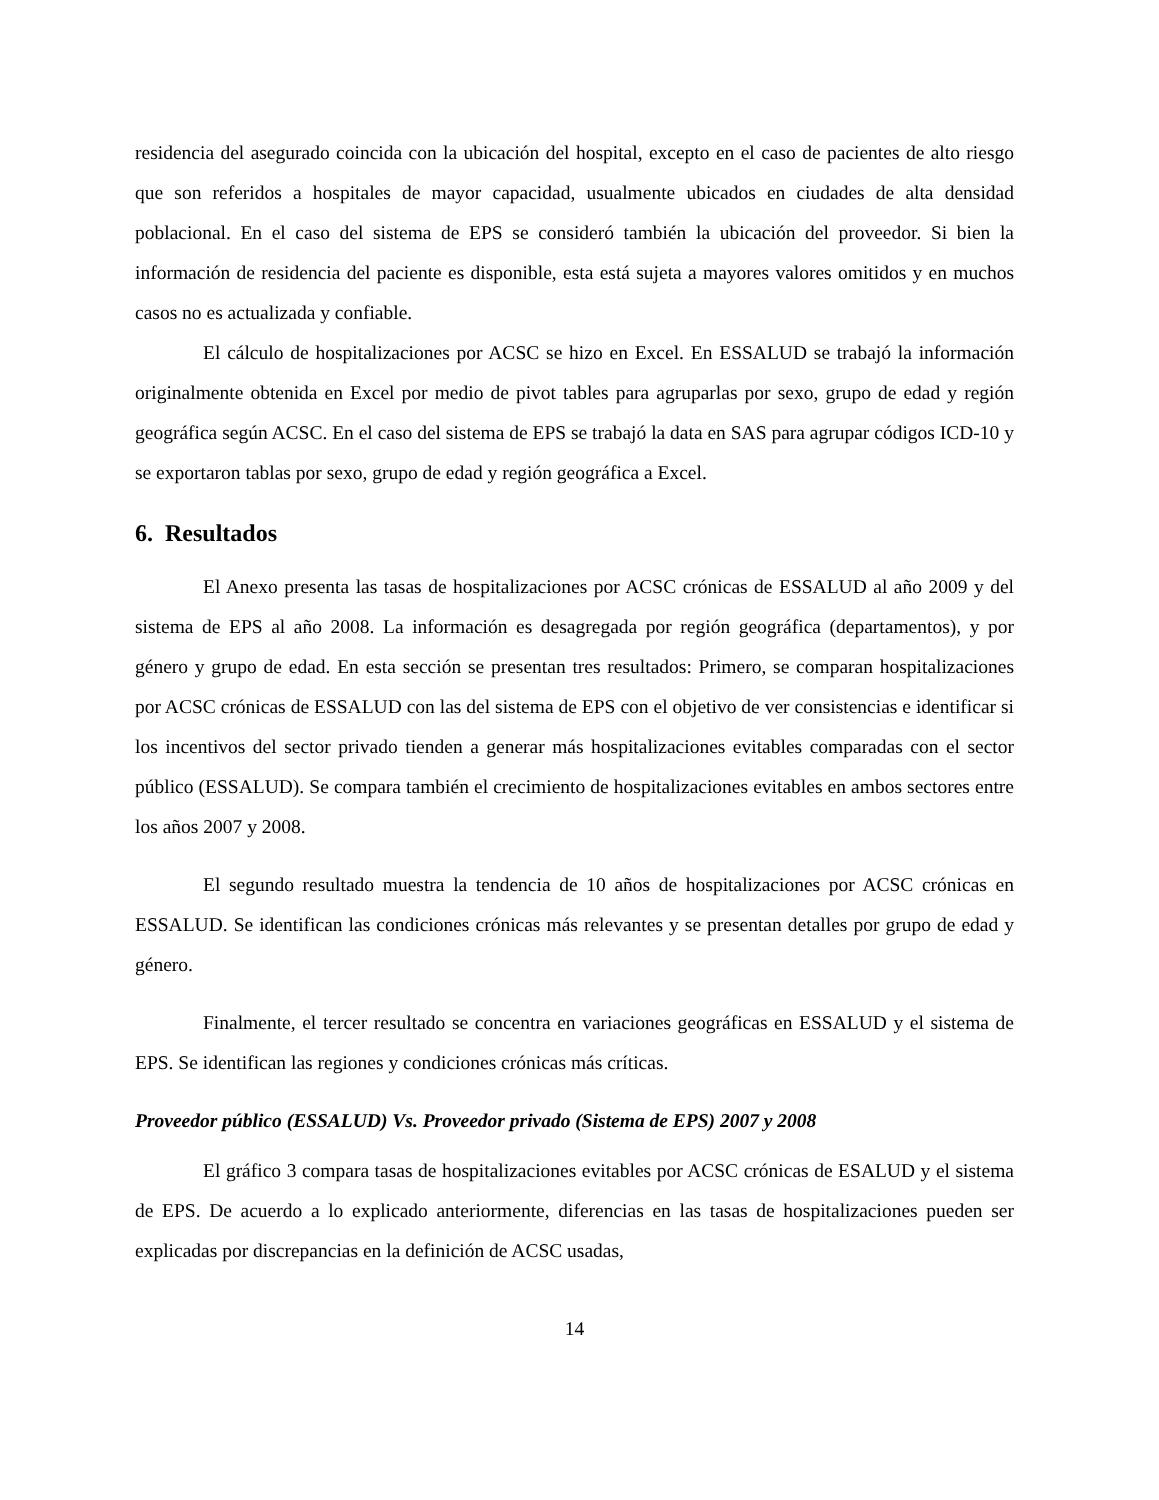residencia del asegurado coincida con la ubicación del hospital, excepto en el caso de pacientes de alto riesgo que son referidos a hospitales de mayor capacidad, usualmente ubicados en ciudades de alta densidad poblacional. En el caso del sistema de EPS se consideró también la ubicación del proveedor. Si bien la información de residencia del paciente es disponible, esta está sujeta a mayores valores omitidos y en muchos casos no es actualizada y confiable.
El cálculo de hospitalizaciones por ACSC se hizo en Excel. En ESSALUD se trabajó la información originalmente obtenida en Excel por medio de pivot tables para agruparlas por sexo, grupo de edad y región geográfica según ACSC. En el caso del sistema de EPS se trabajó la data en SAS para agrupar códigos ICD-10 y se exportaron tablas por sexo, grupo de edad y región geográfica a Excel.
6. Resultados
El Anexo presenta las tasas de hospitalizaciones por ACSC crónicas de ESSALUD al año 2009 y del sistema de EPS al año 2008. La información es desagregada por región geográfica (departamentos), y por género y grupo de edad. En esta sección se presentan tres resultados: Primero, se comparan hospitalizaciones por ACSC crónicas de ESSALUD con las del sistema de EPS con el objetivo de ver consistencias e identificar si los incentivos del sector privado tienden a generar más hospitalizaciones evitables comparadas con el sector público (ESSALUD). Se compara también el crecimiento de hospitalizaciones evitables en ambos sectores entre los años 2007 y 2008.
El segundo resultado muestra la tendencia de 10 años de hospitalizaciones por ACSC crónicas en ESSALUD. Se identifican las condiciones crónicas más relevantes y se presentan detalles por grupo de edad y género.
Finalmente, el tercer resultado se concentra en variaciones geográficas en ESSALUD y el sistema de EPS. Se identifican las regiones y condiciones crónicas más críticas.
Proveedor público (ESSALUD) Vs. Proveedor privado (Sistema de EPS) 2007 y 2008
El gráfico 3 compara tasas de hospitalizaciones evitables por ACSC crónicas de ESALUD y el sistema de EPS. De acuerdo a lo explicado anteriormente, diferencias en las tasas de hospitalizaciones pueden ser explicadas por discrepancias en la definición de ACSC usadas,
14